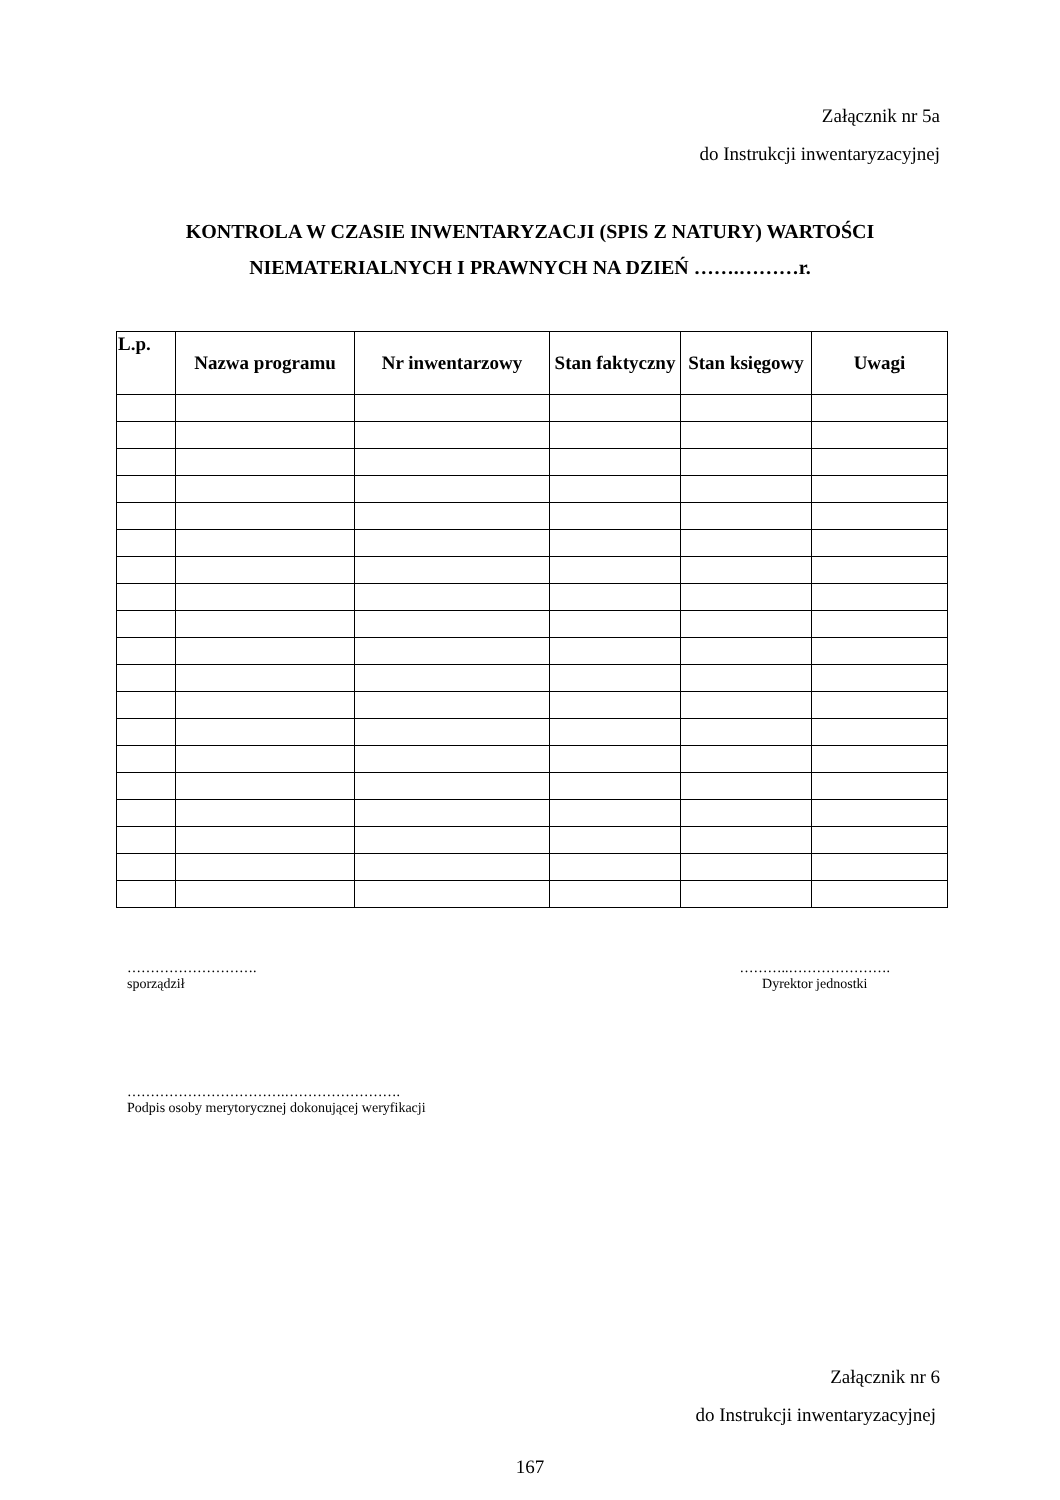Załącznik nr 5a
do Instrukcji inwentaryzacyjnej
KONTROLA W CZASIE INWENTARYZACJI (SPIS Z NATURY) WARTOŚCI
NIEMATERIALNYCH I PRAWNYCH NA DZIEŃ …….………r.
| L.p. | Nazwa programu | Nr inwentarzowy | Stan faktyczny | Stan księgowy | Uwagi |
| --- | --- | --- | --- | --- | --- |
……………………….
sporządził
………..………………….
Dyrektor jednostki
…………………………….…………………….
Podpis osoby merytorycznej dokonującej weryfikacji
Załącznik nr 6
do Instrukcji inwentaryzacyjnej
167